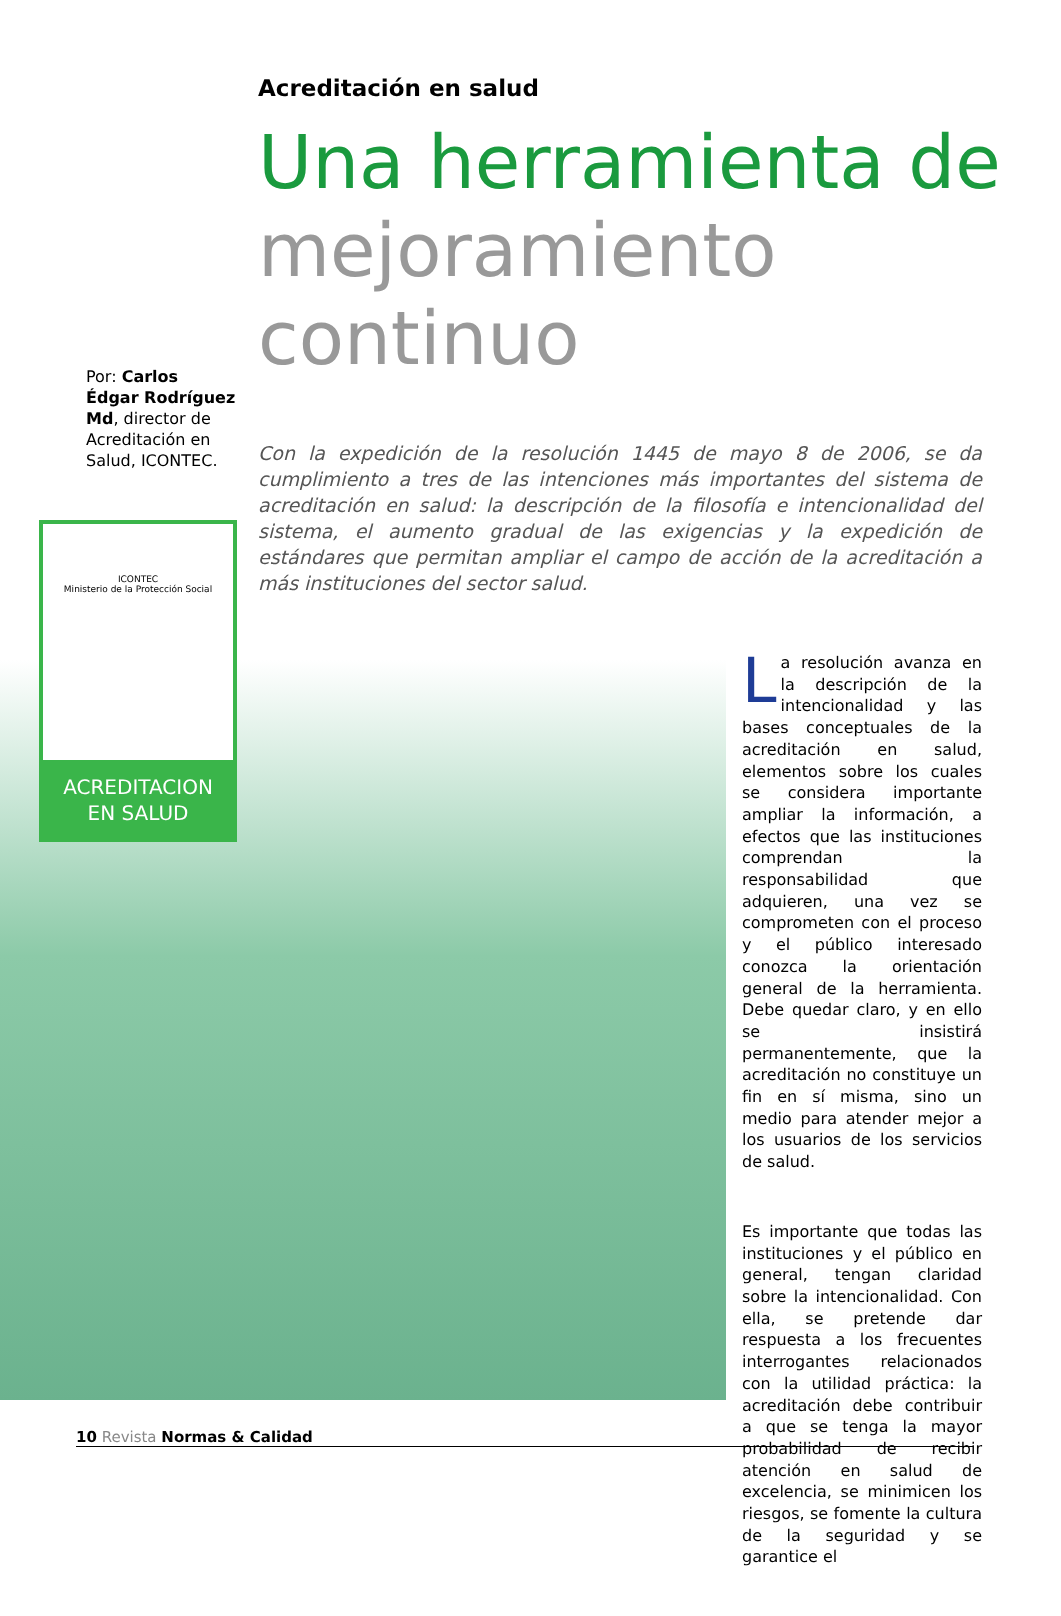Acreditación en salud
Una herramienta de
mejoramiento
continuo
Por: Carlos Édgar Rodríguez Md, director de Acreditación en Salud, ICONTEC.
Con la expedición de la resolución 1445 de mayo 8 de 2006, se da cumplimiento a tres de las intenciones más importantes del sistema de acreditación en salud: la descripción de la filosofía e intencionalidad del sistema, el aumento gradual de las exigencias y la expedición de estándares que permitan ampliar el campo de acción de la acreditación a más instituciones del sector salud.
ICONTEC
Ministerio de la Protección Social
ACREDITACION
EN SALUD
La resolución avanza en la descripción de la intencionalidad y las bases conceptuales de la acreditación en salud, elementos sobre los cuales se considera importante ampliar la información, a efectos que las instituciones comprendan la responsabilidad que adquieren, una vez se comprometen con el proceso y el público interesado conozca la orientación general de la herramienta. Debe quedar claro, y en ello se insistirá permanentemente, que la acreditación no constituye un fin en sí misma, sino un medio para atender mejor a los usuarios de los servicios de salud.
Es importante que todas las instituciones y el público en general, tengan claridad sobre la intencionalidad. Con ella, se pretende dar respuesta a los frecuentes interrogantes relacionados con la utilidad práctica: la acreditación debe contribuir a que se tenga la mayor probabilidad de recibir atención en salud de excelencia, se minimicen los riesgos, se fomente la cultura de la seguridad y se garantice el
10 Revista Normas & Calidad